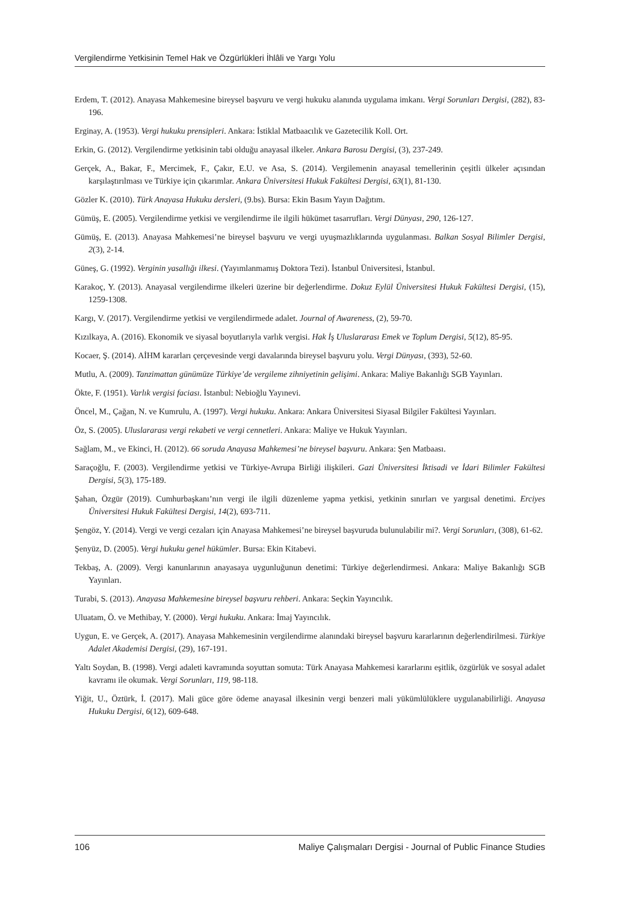Vergilendirme Yetkisinin Temel Hak ve Özgürlükleri İhlâli ve Yargı Yolu
Erdem, T. (2012). Anayasa Mahkemesine bireysel başvuru ve vergi hukuku alanında uygulama imkanı. Vergi Sorunları Dergisi, (282), 83-196.
Erginay, A. (1953). Vergi hukuku prensipleri. Ankara: İstiklal Matbaacılık ve Gazetecilik Koll. Ort.
Erkin, G. (2012). Vergilendirme yetkisinin tabi olduğu anayasal ilkeler. Ankara Barosu Dergisi, (3), 237-249.
Gerçek, A., Bakar, F., Mercimek, F., Çakır, E.U. ve Asa, S. (2014). Vergilemenin anayasal temellerinin çeşitli ülkeler açısından karşılaştırılması ve Türkiye için çıkarımlar. Ankara Üniversitesi Hukuk Fakültesi Dergisi, 63(1), 81-130.
Gözler K. (2010). Türk Anayasa Hukuku dersleri, (9.bs). Bursa: Ekin Basım Yayın Dağıtım.
Gümüş, E. (2005). Vergilendirme yetkisi ve vergilendirme ile ilgili hükümet tasarrufları. Vergi Dünyası, 290, 126-127.
Gümüş, E. (2013). Anayasa Mahkemesi’ne bireysel başvuru ve vergi uyuşmazlıklarında uygulanması. Balkan Sosyal Bilimler Dergisi, 2(3), 2-14.
Güneş, G. (1992). Verginin yasallığı ilkesi. (Yayımlanmamış Doktora Tezi). İstanbul Üniversitesi, İstanbul.
Karakoç, Y. (2013). Anayasal vergilendirme ilkeleri üzerine bir değerlendirme. Dokuz Eylül Üniversitesi Hukuk Fakültesi Dergisi, (15), 1259-1308.
Kargı, V. (2017). Vergilendirme yetkisi ve vergilendirmede adalet. Journal of Awareness, (2), 59-70.
Kızılkaya, A. (2016). Ekonomik ve siyasal boyutlarıyla varlık vergisi. Hak İş Uluslararası Emek ve Toplum Dergisi, 5(12), 85-95.
Kocaer, Ş. (2014). AİHM kararları çerçevesinde vergi davalarında bireysel başvuru yolu. Vergi Dünyası, (393), 52-60.
Mutlu, A. (2009). Tanzimattan günümüze Türkiye’de vergileme zihniyetinin gelişimi. Ankara: Maliye Bakanlığı SGB Yayınları.
Ökte, F. (1951). Varlık vergisi faciası. İstanbul: Nebioğlu Yayınevi.
Öncel, M., Çağan, N. ve Kumrulu, A. (1997). Vergi hukuku. Ankara: Ankara Üniversitesi Siyasal Bilgiler Fakültesi Yayınları.
Öz, S. (2005). Uluslararası vergi rekabeti ve vergi cennetleri. Ankara: Maliye ve Hukuk Yayınları.
Sağlam, M., ve Ekinci, H. (2012). 66 soruda Anayasa Mahkemesi’ne bireysel başvuru. Ankara: Şen Matbaası.
Saraçoğlu, F. (2003). Vergilendirme yetkisi ve Türkiye-Avrupa Birliği ilişkileri. Gazi Üniversitesi İktisadi ve İdari Bilimler Fakültesi Dergisi, 5(3), 175-189.
Şahan, Özgür (2019). Cumhurbaşkanı’nın vergi ile ilgili düzenleme yapma yetkisi, yetkinin sınırları ve yargısal denetimi. Erciyes Üniversitesi Hukuk Fakültesi Dergisi, 14(2), 693-711.
Şengöz, Y. (2014). Vergi ve vergi cezaları için Anayasa Mahkemesi’ne bireysel başvuruda bulunulabilir mi?. Vergi Sorunları, (308), 61-62.
Şenyüz, D. (2005). Vergi hukuku genel hükümler. Bursa: Ekin Kitabevi.
Tekbaş, A. (2009). Vergi kanunlarının anayasaya uygunluğunun denetimi: Türkiye değerlendirmesi. Ankara: Maliye Bakanlığı SGB Yayınları.
Turabi, S. (2013). Anayasa Mahkemesine bireysel başvuru rehberi. Ankara: Seçkin Yayıncılık.
Uluatam, Ö. ve Methibay, Y. (2000). Vergi hukuku. Ankara: İmaj Yayıncılık.
Uygun, E. ve Gerçek, A. (2017). Anayasa Mahkemesinin vergilendirme alanındaki bireysel başvuru kararlarının değerlendirilmesi. Türkiye Adalet Akademisi Dergisi, (29), 167-191.
Yaltı Soydan, B. (1998). Vergi adaleti kavramında soyuttan somuta: Türk Anayasa Mahkemesi kararlarını eşitlik, özgürlük ve sosyal adalet kavramı ile okumak. Vergi Sorunları, 119, 98-118.
Yiğit, U., Öztürk, İ. (2017). Mali güce göre ödeme anayasal ilkesinin vergi benzeri mali yükümlülüklere uygulanabilirliği. Anayasa Hukuku Dergisi, 6(12), 609-648.
106 Maliye Çalışmaları Dergisi - Journal of Public Finance Studies